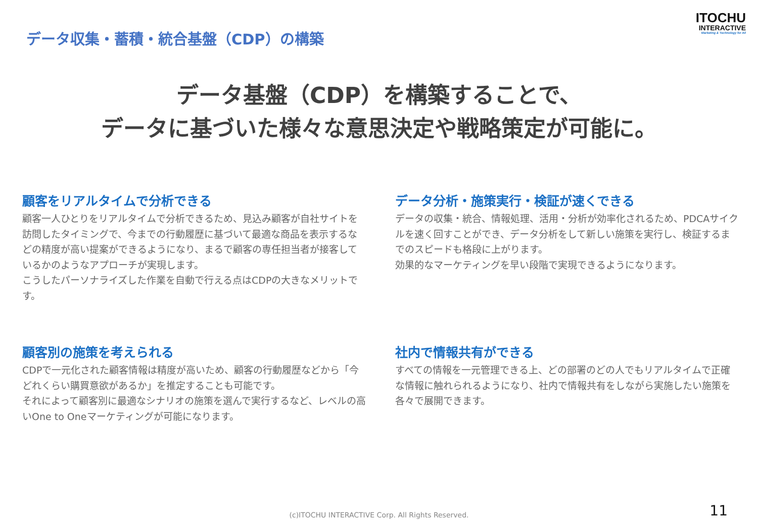データ収集・蓄積・統合基盤（CDP）の構築
ITOCHU
INTERACTIVE
Marketing & Technology for All
データ基盤（CDP）を構築することで、
データに基づいた様々な意思決定や戦略策定が可能に。
顧客をリアルタイムで分析できる
顧客一人ひとりをリアルタイムで分析できるため、見込み顧客が自社サイトを訪問したタイミングで、今までの行動履歴に基づいて最適な商品を表示するなどの精度が高い提案ができるようになり、まるで顧客の専任担当者が接客しているかのようなアプローチが実現します。
こうしたパーソナライズした作業を自動で行える点はCDPの大きなメリットです。
データ分析・施策実行・検証が速くできる
データの収集・統合、情報処理、活用・分析が効率化されるため、PDCAサイクルを速く回すことができ、データ分析をして新しい施策を実行し、検証するまでのスピードも格段に上がります。
効果的なマーケティングを早い段階で実現できるようになります。
顧客別の施策を考えられる
CDPで一元化された顧客情報は精度が高いため、顧客の行動履歴などから「今どれくらい購買意欲があるか」を推定することも可能です。
それによって顧客別に最適なシナリオの施策を選んで実行するなど、レベルの高いOne to Oneマーケティングが可能になります。
社内で情報共有ができる
すべての情報を一元管理できる上、どの部署のどの人でもリアルタイムで正確な情報に触れられるようになり、社内で情報共有をしながら実施したい施策を各々で展開できます。
(c)ITOCHU INTERACTIVE Corp. All Rights Reserved. 11